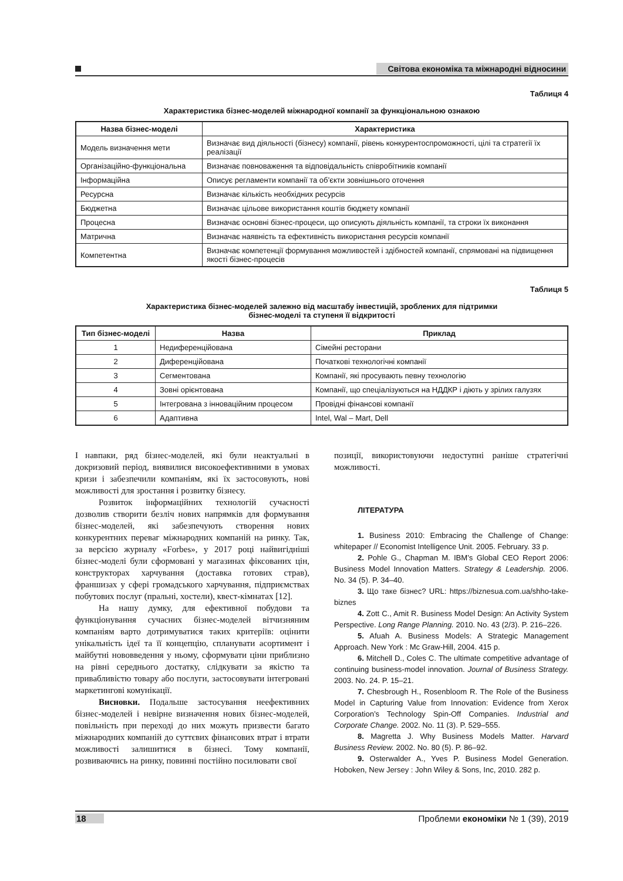Світова економіка та міжнародні відносини
Таблиця 4
Характеристика бізнес-моделей міжнародної компанії за функціональною ознакою
| Назва бізнес-моделі | Характеристика |
| --- | --- |
| Модель визначення мети | Визначає вид діяльності (бізнесу) компанії, рівень конкурентоспроможності, цілі та стратегії їх реалізації |
| Організаційно-функціональна | Визначає повноваження та відповідальність співробітників компанії |
| Інформаційна | Описує регламенти компанії та об’єкти зовнішнього оточення |
| Ресурсна | Визначає кількість необхідних ресурсів |
| Бюджетна | Визначає цільове використання коштів бюджету компанії |
| Процесна | Визначає основні бізнес-процеси, що описують діяльність компанії, та строки їх виконання |
| Матрична | Визначає наявність та ефективність використання ресурсів компанії |
| Компетентна | Визначає компетенції формування можливостей і здібностей компанії, спрямовані на підвищення якості бізнес-процесів |
Таблиця 5
Характеристика бізнес-моделей залежно від масштабу інвестицій, зроблених для підтримки
бізнес-моделі та ступеня її відкритості
| Тип бізнес-моделі | Назва | Приклад |
| --- | --- | --- |
| 1 | Недиференційована | Сімейні ресторани |
| 2 | Диференційована | Початкові технологічні компанії |
| 3 | Сегментована | Компанії, які просувають певну технологію |
| 4 | Зовні орієнтована | Компанії, що спеціалізуються на НДДКР і діють у зрілих галузях |
| 5 | Інтегрована з інноваційним процесом | Провідні фінансові компанії |
| 6 | Адаптивна | Intel, Wal – Mart, Dell |
І навпаки, ряд бізнес-моделей, які були неактуальні в докризовий період, виявилися високоефективними в умовах кризи і забезпечили компаніям, які їх застосовують, нові можливості для зростання і розвитку бізнесу.
Розвиток інформаційних технологій сучасності дозволив створити безліч нових напрямків для формування бізнес-моделей, які забезпечують створення нових конкурентних переваг міжнародних компаній на ринку. Так, за версією журналу «Forbes», у 2017 році найвигідніші бізнес-моделі були сформовані у магазинах фіксованих цін, конструкторах харчування (доставка готових страв), франшизах у сфері громадського харчування, підприємствах побутових послуг (пральні, хостели), квест-кімнатах [12].
На нашу думку, для ефективної побудови та функціонування сучасних бізнес-моделей вітчизняним компаніям варто дотримуватися таких критеріїв: оцінити унікальність ідеї та її концепцію, спланувати асортимент і майбутні нововведення у ньому, сформувати ціни приблизно на рівні середнього достатку, слідкувати за якістю та привабливістю товару або послуги, застосовувати інтегровані маркетингові комунікації.
Висновки. Подальше застосування неефективних бізнес-моделей і невірне визначення нових бізнес-моделей, повільність при переході до них можуть призвести багато міжнародних компаній до суттєвих фінансових втрат і втрати можливості залишитися в бізнесі. Тому компанії, розвиваючись на ринку, повинні постійно посилювати свої
позиції, використовуючи недоступні раніше стратегічні можливості.
ЛІТЕРАТУРА
1. Business 2010: Embracing the Challenge of Change: whitepaper // Economist Intelligence Unit. 2005. February. 33 p.
2. Pohle G., Chapman M. IBM’s Global CEO Report 2006: Business Model Innovation Matters. Strategy & Leadership. 2006. No. 34 (5). P. 34–40.
3. Що таке бізнес? URL: https://biznesua.com.ua/shho-take-biznes
4. Zott C., Amit R. Business Model Design: An Activity System Perspective. Long Range Planning. 2010. No. 43 (2/3). P. 216–226.
5. Afuah A. Business Models: A Strategic Management Approach. New York : Mc Graw-Hill, 2004. 415 p.
6. Mitchell D., Coles C. The ultimate competitive advantage of continuing business-model innovation. Journal of Business Strategy. 2003. No. 24. P. 15–21.
7. Chesbrough H., Rosenbloom R. The Role of the Business Model in Capturing Value from Innovation: Evidence from Xerox Corporation’s Technology Spin-Off Companies. Industrial and Corporate Change. 2002. No. 11 (3). P. 529–555.
8. Magretta J. Why Business Models Matter. Harvard Business Review. 2002. No. 80 (5). P. 86–92.
9. Osterwalder A., Yves P. Business Model Generation. Hoboken, New Jersey : John Wiley & Sons, Inc, 2010. 282 p.
18 Проблеми економіки № 1 (39), 2019